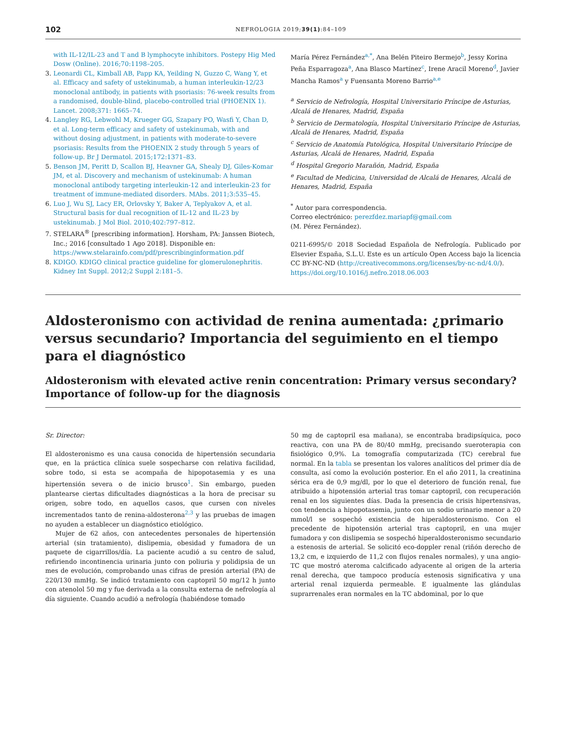102 NEFROLOGIA 2019;39(1):84–109
with IL-12/IL-23 and T and B lymphocyte inhibitors. Postepy Hig Med Dosw (Online). 2016;70:1198–205.
3. Leonardi CL, Kimball AB, Papp KA, Yeilding N, Guzzo C, Wang Y, et al. Efficacy and safety of ustekinumab, a human interleukin-12/23 monoclonal antibody, in patients with psoriasis: 76-week results from a randomised, double-blind, placebo-controlled trial (PHOENIX 1). Lancet. 2008;371: 1665–74.
4. Langley RG, Lebwohl M, Krueger GG, Szapary PO, Wasfi Y, Chan D, et al. Long-term efficacy and safety of ustekinumab, with and without dosing adjustment, in patients with moderate-to-severe psoriasis: Results from the PHOENIX 2 study through 5 years of follow-up. Br J Dermatol. 2015;172:1371–83.
5. Benson JM, Peritt D, Scallon BJ, Heavner GA, Shealy DJ, Giles-Komar JM, et al. Discovery and mechanism of ustekinumab: A human monoclonal antibody targeting interleukin-12 and interleukin-23 for treatment of immune-mediated disorders. MAbs. 2011;3:535–45.
6. Luo J, Wu SJ, Lacy ER, Orlovsky Y, Baker A, Teplyakov A, et al. Structural basis for dual recognition of IL-12 and IL-23 by ustekinumab. J Mol Biol. 2010;402:797–812.
7. STELARA<sup>®</sup> [prescribing information]. Horsham, PA: Janssen Biotech, Inc.; 2016 [consultado 1 Ago 2018]. Disponible en: https://www.stelarainfo.com/pdf/prescribinginformation.pdf
8. KDIGO. KDIGO clinical practice guideline for glomerulonephritis. Kidney Int Suppl. 2012;2 Suppl 2:181–5.
María Pérez Fernández<sup>a,*</sup>, Ana Belén Piteiro Bermejo<sup>b</sup>, Jessy Korina Peña Esparragoza<sup>a</sup>, Ana Blasco Martínez<sup>c</sup>, Irene Aracil Moreno<sup>d</sup>, Javier Mancha Ramos<sup>a</sup> y Fuensanta Moreno Barrio<sup>a,e</sup>
<sup>a</sup> Servicio de Nefrología, Hospital Universitario Príncipe de Asturias, Alcalá de Henares, Madrid, España
<sup>b</sup> Servicio de Dermatología, Hospital Universitario Príncipe de Asturias, Alcalá de Henares, Madrid, España
<sup>c</sup> Servicio de Anatomía Patológica, Hospital Universitario Príncipe de Asturias, Alcalá de Henares, Madrid, España
<sup>d</sup> Hospital Gregorio Marañón, Madrid, España
<sup>e</sup> Facultad de Medicina, Universidad de Alcalá de Henares, Alcalá de Henares, Madrid, España
<sup>*</sup> Autor para correspondencia.
Correo electrónico: perezfdez.mariapf@gmail.com
(M. Pérez Fernández).
0211-6995/© 2018 Sociedad Española de Nefrología. Publicado por Elsevier España, S.L.U. Este es un artículo Open Access bajo la licencia CC BY-NC-ND (http://creativecommons.org/licenses/by-nc-nd/4.0/).
https://doi.org/10.1016/j.nefro.2018.06.003
Aldosteronismo con actividad de renina aumentada: ¿primario versus secundario? Importancia del seguimiento en el tiempo para el diagnóstico
Aldosteronism with elevated active renin concentration: Primary versus secondary? Importance of follow-up for the diagnosis
Sr. Director:
El aldosteronismo es una causa conocida de hipertensión secundaria que, en la práctica clínica suele sospecharse con relativa facilidad, sobre todo, si esta se acompaña de hipopotasemia y es una hipertensión severa o de inicio brusco<sup>1</sup>. Sin embargo, pueden plantearse ciertas dificultades diagnósticas a la hora de precisar su origen, sobre todo, en aquellos casos, que cursen con niveles incrementados tanto de renina-aldosterona<sup>2,3</sup> y las pruebas de imagen no ayuden a establecer un diagnóstico etiológico.
Mujer de 62 años, con antecedentes personales de hipertensión arterial (sin tratamiento), dislipemia, obesidad y fumadora de un paquete de cigarrillos/día. La paciente acudió a su centro de salud, refiriendo incontinencia urinaria junto con poliuria y polidipsia de un mes de evolución, comprobando unas cifras de presión arterial (PA) de 220/130 mmHg. Se indicó tratamiento con captopril 50 mg/12 h junto con atenolol 50 mg y fue derivada a la consulta externa de nefrología al día siguiente. Cuando acudió a nefrología (habiéndose tomado
50 mg de captopril esa mañana), se encontraba bradipsíquica, poco reactiva, con una PA de 80/40 mmHg, precisando sueroterapia con fisiológico 0,9%. La tomografía computarizada (TC) cerebral fue normal. En la tabla se presentan los valores analíticos del primer día de consulta, así como la evolución posterior. En el año 2011, la creatinina sérica era de 0,9 mg/dl, por lo que el deterioro de función renal, fue atribuido a hipotensión arterial tras tomar captopril, con recuperación renal en los siguientes días. Dada la presencia de crisis hipertensivas, con tendencia a hipopotasemia, junto con un sodio urinario menor a 20 mmol/l se sospechó existencia de hiperaldosteronismo. Con el precedente de hipotensión arterial tras captopril, en una mujer fumadora y con dislipemia se sospechó hiperaldosteronismo secundario a estenosis de arterial. Se solicitó eco-doppler renal (riñón derecho de 13,2 cm, e izquierdo de 11,2 con flujos renales normales), y una angio-TC que mostró ateroma calcificado adyacente al origen de la arteria renal derecha, que tampoco producía estenosis significativa y una arterial renal izquierda permeable. E igualmente las glándulas suprarrenales eran normales en la TC abdominal, por lo que